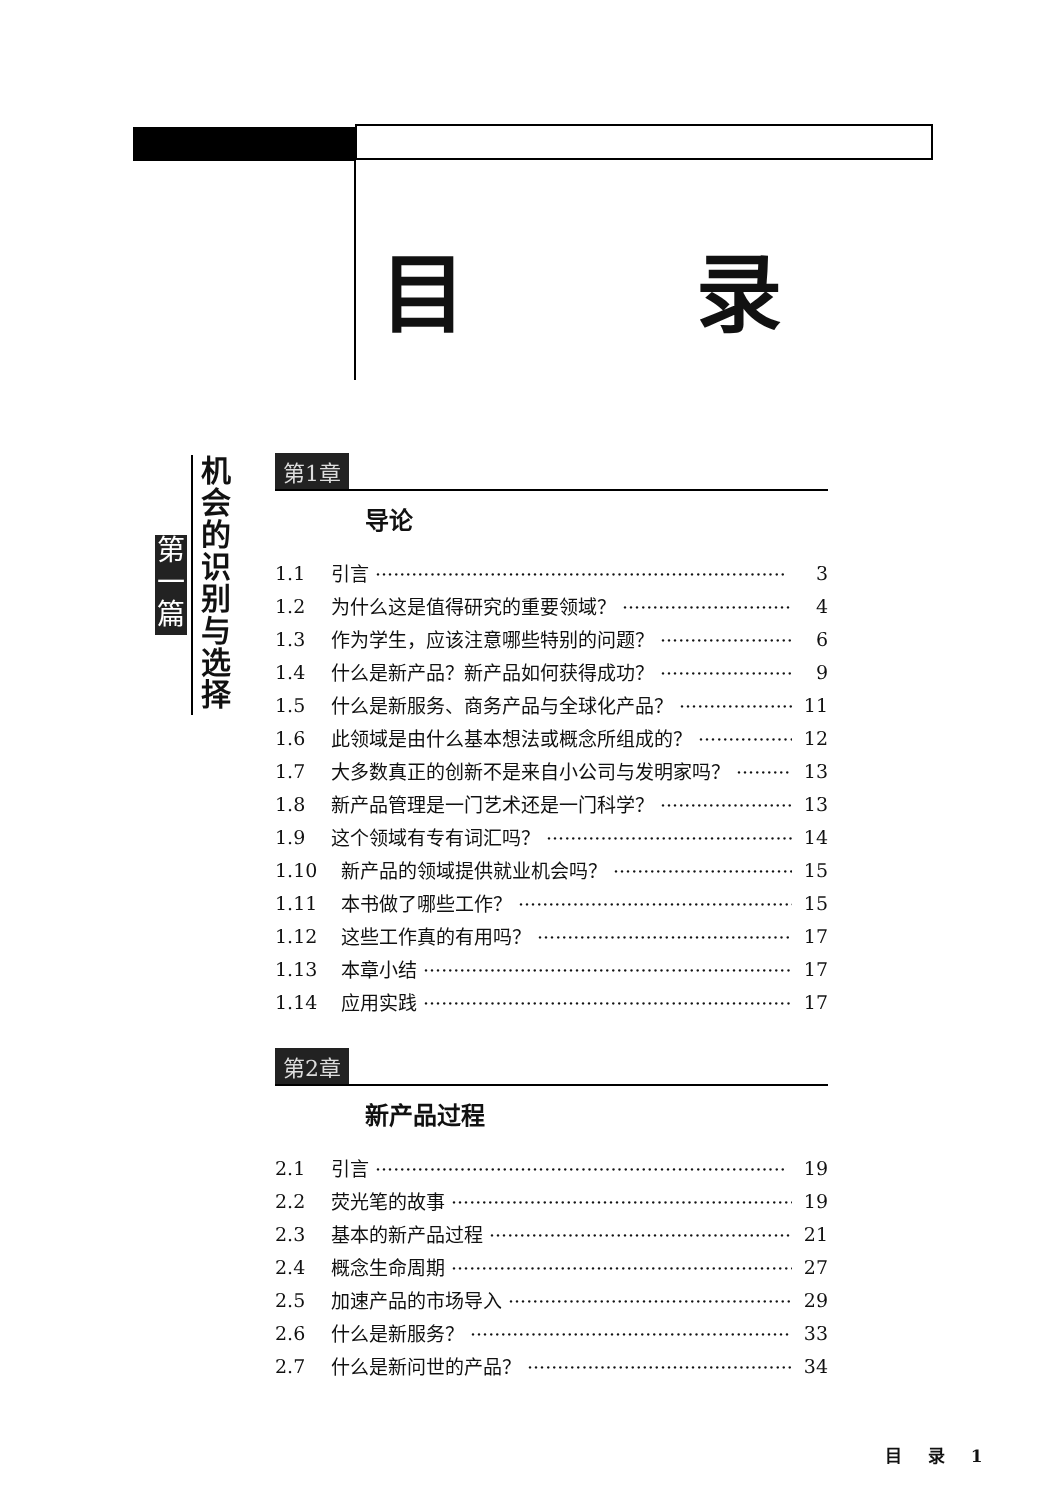目 录
第 一 篇
机会的识别与选择
第1章
导论
1.1 引言 3
1.2 为什么这是值得研究的重要领域？ 4
1.3 作为学生，应该注意哪些特别的问题？ 6
1.4 什么是新产品？新产品如何获得成功？ 9
1.5 什么是新服务、商务产品与全球化产品？ 11
1.6 此领域是由什么基本想法或概念所组成的？ 12
1.7 大多数真正的创新不是来自小公司与发明家吗？ 13
1.8 新产品管理是一门艺术还是一门科学？ 13
1.9 这个领域有专有词汇吗？ 14
1.10 新产品的领域提供就业机会吗？ 15
1.11 本书做了哪些工作？ 15
1.12 这些工作真的有用吗？ 17
1.13 本章小结 17
1.14 应用实践 17
第2章
新产品过程
2.1 引言 19
2.2 荧光笔的故事 19
2.3 基本的新产品过程 21
2.4 概念生命周期 27
2.5 加速产品的市场导入 29
2.6 什么是新服务？ 33
2.7 什么是新问世的产品？ 34
目 录 1